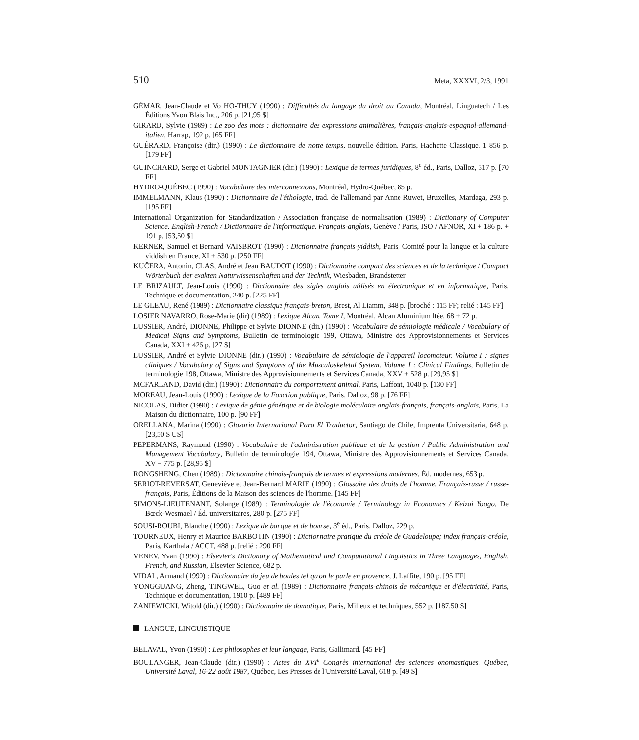510 Meta, XXXVI, 2/3, 1991
GÉMAR, Jean-Claude et Vo HO-THUY (1990) : Difficultés du langage du droit au Canada, Montréal, Linguatech / Les Éditions Yvon Blais Inc., 206 p. [21,95 $]
GIRARD, Sylvie (1989) : Le zoo des mots : dictionnaire des expressions animalières, français-anglais-espagnol-allemand-italien, Harrap, 192 p. [65 FF]
GUÉRARD, Françoise (dir.) (1990) : Le dictionnaire de notre temps, nouvelle édition, Paris, Hachette Classique, 1 856 p. [179 FF]
GUINCHARD, Serge et Gabriel MONTAGNIER (dir.) (1990) : Lexique de termes juridiques, 8<sup>e</sup> éd., Paris, Dalloz, 517 p. [70 FF]
HYDRO-QUÉBEC (1990) : Vocabulaire des interconnexions, Montréal, Hydro-Québec, 85 p.
IMMELMANN, Klaus (1990) : Dictionnaire de l'éthologie, trad. de l'allemand par Anne Ruwet, Bruxelles, Mardaga, 293 p. [195 FF]
International Organization for Standardization / Association française de normalisation (1989) : Dictionary of Computer Science. English-French / Dictionnaire de l'informatique. Français-anglais, Genève / Paris, ISO / AFNOR, XI + 186 p. + 191 p. [53,50 $]
KERNER, Samuel et Bernard VAISBROT (1990) : Dictionnaire français-yiddish, Paris, Comité pour la langue et la culture yiddish en France, XI + 530 p. [250 FF]
KUČERA, Antonin, CLAS, André et Jean BAUDOT (1990) : Dictionnaire compact des sciences et de la technique / Compact Wörterbuch der exakten Naturwissenschaften und der Technik, Wiesbaden, Brandstetter
LE BRIZAULT, Jean-Louis (1990) : Dictionnaire des sigles anglais utilisés en électronique et en informatique, Paris, Technique et documentation, 240 p. [225 FF]
LE GLEAU, René (1989) : Dictionnaire classique français-breton, Brest, Al Liamm, 348 p. [broché : 115 FF; relié : 145 FF]
LOSIER NAVARRO, Rose-Marie (dir) (1989) : Lexique Alcan. Tome I, Montréal, Alcan Aluminium ltée, 68 + 72 p.
LUSSIER, André, DIONNE, Philippe et Sylvie DIONNE (dir.) (1990) : Vocabulaire de sémiologie médicale / Vocabulary of Medical Signs and Symptoms, Bulletin de terminologie 199, Ottawa, Ministre des Approvisionnements et Services Canada, XXI + 426 p. [27 $]
LUSSIER, André et Sylvie DIONNE (dir.) (1990) : Vocabulaire de sémiologie de l'appareil locomoteur. Volume I : signes cliniques / Vocabulary of Signs and Symptoms of the Musculoskeletal System. Volume I : Clinical Findings, Bulletin de terminologie 198, Ottawa, Ministre des Approvisionnements et Services Canada, XXV + 528 p. [29,95 $]
MCFARLAND, David (dir.) (1990) : Dictionnaire du comportement animal, Paris, Laffont, 1040 p. [130 FF]
MOREAU, Jean-Louis (1990) : Lexique de la Fonction publique, Paris, Dalloz, 98 p. [76 FF]
NICOLAS, Didier (1990) : Lexique de génie génétique et de biologie moléculaire anglais-français, français-anglais, Paris, La Maison du dictionnaire, 100 p. [90 FF]
ORELLANA, Marina (1990) : Glosario Internacional Para El Traductor, Santiago de Chile, Imprenta Universitaria, 648 p. [23,50 $ US]
PEPERMANS, Raymond (1990) : Vocabulaire de l'administration publique et de la gestion / Public Administration and Management Vocabulary, Bulletin de terminologie 194, Ottawa, Ministre des Approvisionnements et Services Canada, XV + 775 p. [28,95 $]
RONGSHENG, Chen (1989) : Dictionnaire chinois-français de termes et expressions modernes, Éd. modernes, 653 p.
SERIOT-REVERSAT, Geneviève et Jean-Bernard MARIE (1990) : Glossaire des droits de l'homme. Français-russe / russe-français, Paris, Éditions de la Maison des sciences de l'homme. [145 FF]
SIMONS-LIEUTENANT, Solange (1989) : Terminologie de l'économie / Terminology in Economics / Keizai Yoogo, De Bœck-Wesmael / Éd. universitaires, 280 p. [275 FF]
SOUSI-ROUBI, Blanche (1990) : Lexique de banque et de bourse, 3<sup>e</sup> éd., Paris, Dalloz, 229 p.
TOURNEUX, Henry et Maurice BARBOTIN (1990) : Dictionnaire pratique du créole de Guadeloupe; index français-créole, Paris, Karthala / ACCT, 488 p. [relié : 290 FF]
VENEV, Yvan (1990) : Elsevier's Dictionary of Mathematical and Computational Linguistics in Three Languages, English, French, and Russian, Elsevier Science, 682 p.
VIDAL, Armand (1990) : Dictionnaire du jeu de boules tel qu'on le parle en provence, J. Laffite, 190 p. [95 FF]
YONGGUANG, Zheng, TINGWEL, Guo et al. (1989) : Dictionnaire français-chinois de mécanique et d'électricité, Paris, Technique et documentation, 1910 p. [489 FF]
ZANIEWICKI, Witold (dir.) (1990) : Dictionnaire de domotique, Paris, Milieux et techniques, 552 p. [187,50 $]
LANGUE, LINGUISTIQUE
BELAVAL, Yvon (1990) : Les philosophes et leur langage, Paris, Gallimard. [45 FF]
BOULANGER, Jean-Claude (dir.) (1990) : Actes du XVI<sup>e</sup> Congrès international des sciences onomastiques. Québec, Université Laval, 16-22 août 1987, Québec, Les Presses de l'Université Laval, 618 p. [49 $]